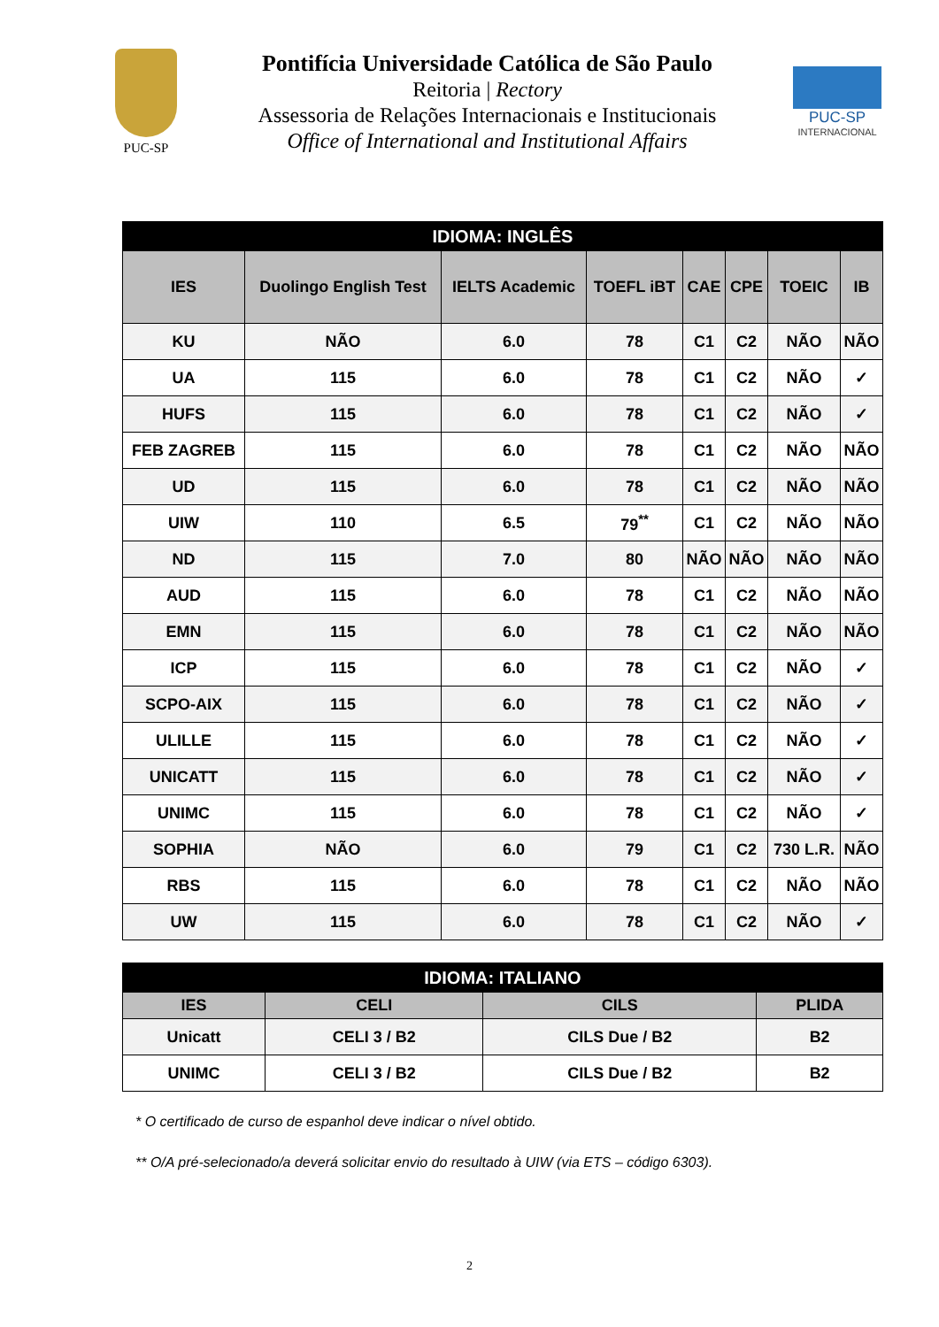PUC-SP
Pontifícia Universidade Católica de São Paulo
Reitoria | Rectory
Assessoria de Relações Internacionais e Institucionais
Office of International and Institutional Affairs
PUC-SP
INTERNACIONAL
| IDIOMA: INGLÊS | | | | | | | |
| --- | --- | --- | --- | --- | --- | --- | --- |
| IES | Duolingo English Test | IELTS Academic | TOEFL iBT | CAE | CPE | TOEIC | IB |
| KU | NÃO | 6.0 | 78 | C1 | C2 | NÃO | NÃO |
| UA | 115 | 6.0 | 78 | C1 | C2 | NÃO | ✓ |
| HUFS | 115 | 6.0 | 78 | C1 | C2 | NÃO | ✓ |
| FEB ZAGREB | 115 | 6.0 | 78 | C1 | C2 | NÃO | NÃO |
| UD | 115 | 6.0 | 78 | C1 | C2 | NÃO | NÃO |
| UIW | 110 | 6.5 | 79<sup>**</sup> | C1 | C2 | NÃO | NÃO |
| ND | 115 | 7.0 | 80 | NÃO | NÃO | NÃO | NÃO |
| AUD | 115 | 6.0 | 78 | C1 | C2 | NÃO | NÃO |
| EMN | 115 | 6.0 | 78 | C1 | C2 | NÃO | NÃO |
| ICP | 115 | 6.0 | 78 | C1 | C2 | NÃO | ✓ |
| SCPO-AIX | 115 | 6.0 | 78 | C1 | C2 | NÃO | ✓ |
| ULILLE | 115 | 6.0 | 78 | C1 | C2 | NÃO | ✓ |
| UNICATT | 115 | 6.0 | 78 | C1 | C2 | NÃO | ✓ |
| UNIMC | 115 | 6.0 | 78 | C1 | C2 | NÃO | ✓ |
| SOPHIA | NÃO | 6.0 | 79 | C1 | C2 | 730 L.R. | NÃO |
| RBS | 115 | 6.0 | 78 | C1 | C2 | NÃO | NÃO |
| UW | 115 | 6.0 | 78 | C1 | C2 | NÃO | ✓ |
| IDIOMA: ITALIANO | | | |
| --- | --- | --- | --- |
| IES | CELI | CILS | PLIDA |
| Unicatt | CELI 3 / B2 | CILS Due / B2 | B2 |
| UNIMC | CELI 3 / B2 | CILS Due / B2 | B2 |
* O certificado de curso de espanhol deve indicar o nível obtido.
** O/A pré-selecionado/a deverá solicitar envio do resultado à UIW (via ETS – código 6303).
2